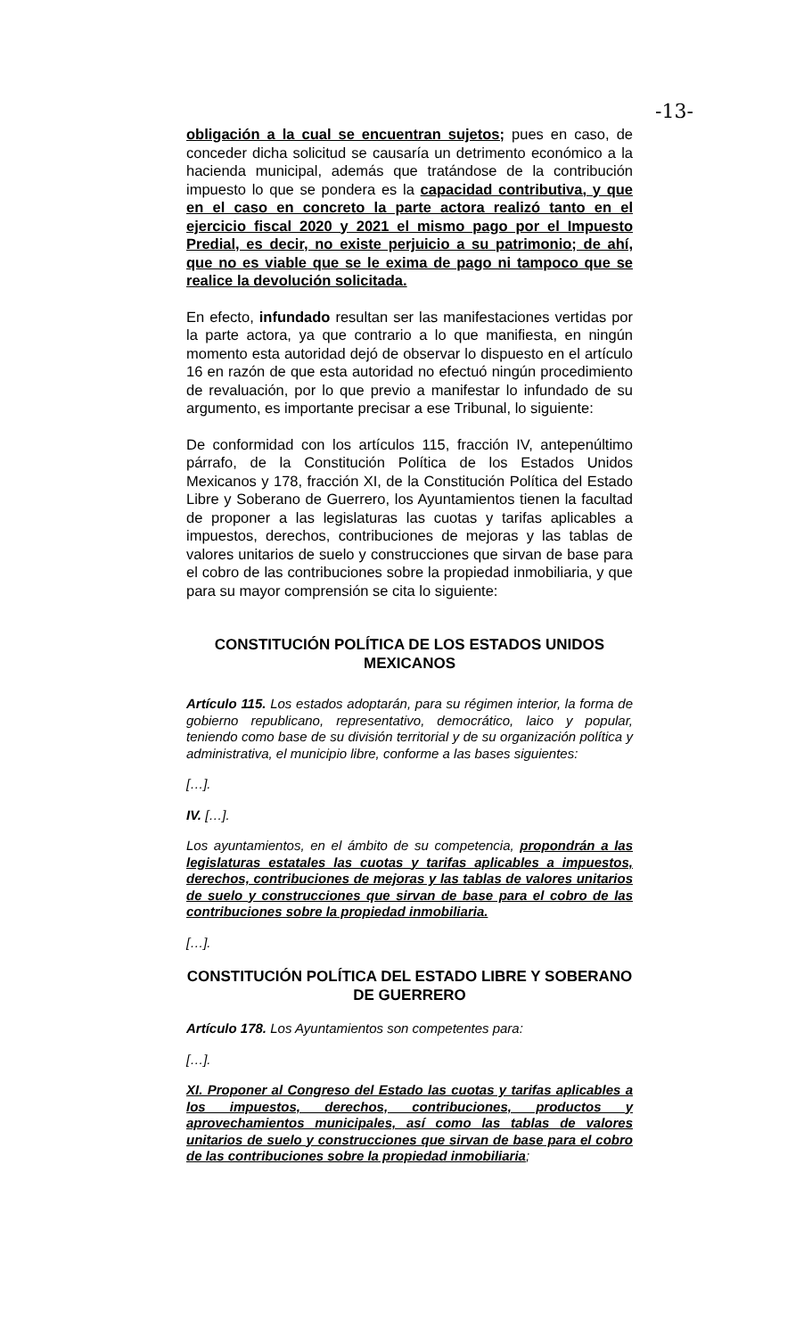-13-
obligación a la cual se encuentran sujetos; pues en caso, de conceder dicha solicitud se causaría un detrimento económico a la hacienda municipal, además que tratándose de la contribución impuesto lo que se pondera es la capacidad contributiva, y que en el caso en concreto la parte actora realizó tanto en el ejercicio fiscal 2020 y 2021 el mismo pago por el Impuesto Predial, es decir, no existe perjuicio a su patrimonio; de ahí, que no es viable que se le exima de pago ni tampoco que se realice la devolución solicitada.
En efecto, infundado resultan ser las manifestaciones vertidas por la parte actora, ya que contrario a lo que manifiesta, en ningún momento esta autoridad dejó de observar lo dispuesto en el artículo 16 en razón de que esta autoridad no efectuó ningún procedimiento de revaluación, por lo que previo a manifestar lo infundado de su argumento, es importante precisar a ese Tribunal, lo siguiente:
De conformidad con los artículos 115, fracción IV, antepenúltimo párrafo, de la Constitución Política de los Estados Unidos Mexicanos y 178, fracción XI, de la Constitución Política del Estado Libre y Soberano de Guerrero, los Ayuntamientos tienen la facultad de proponer a las legislaturas las cuotas y tarifas aplicables a impuestos, derechos, contribuciones de mejoras y las tablas de valores unitarios de suelo y construcciones que sirvan de base para el cobro de las contribuciones sobre la propiedad inmobiliaria, y que para su mayor comprensión se cita lo siguiente:
CONSTITUCIÓN POLÍTICA DE LOS ESTADOS UNIDOS MEXICANOS
Artículo 115. Los estados adoptarán, para su régimen interior, la forma de gobierno republicano, representativo, democrático, laico y popular, teniendo como base de su división territorial y de su organización política y administrativa, el municipio libre, conforme a las bases siguientes:
[…].
IV. […].
Los ayuntamientos, en el ámbito de su competencia, propondrán a las legislaturas estatales las cuotas y tarifas aplicables a impuestos, derechos, contribuciones de mejoras y las tablas de valores unitarios de suelo y construcciones que sirvan de base para el cobro de las contribuciones sobre la propiedad inmobiliaria.
[…].
CONSTITUCIÓN POLÍTICA DEL ESTADO LIBRE Y SOBERANO DE GUERRERO
Artículo 178. Los Ayuntamientos son competentes para:
[…].
XI. Proponer al Congreso del Estado las cuotas y tarifas aplicables a los impuestos, derechos, contribuciones, productos y aprovechamientos municipales, así como las tablas de valores unitarios de suelo y construcciones que sirvan de base para el cobro de las contribuciones sobre la propiedad inmobiliaria;